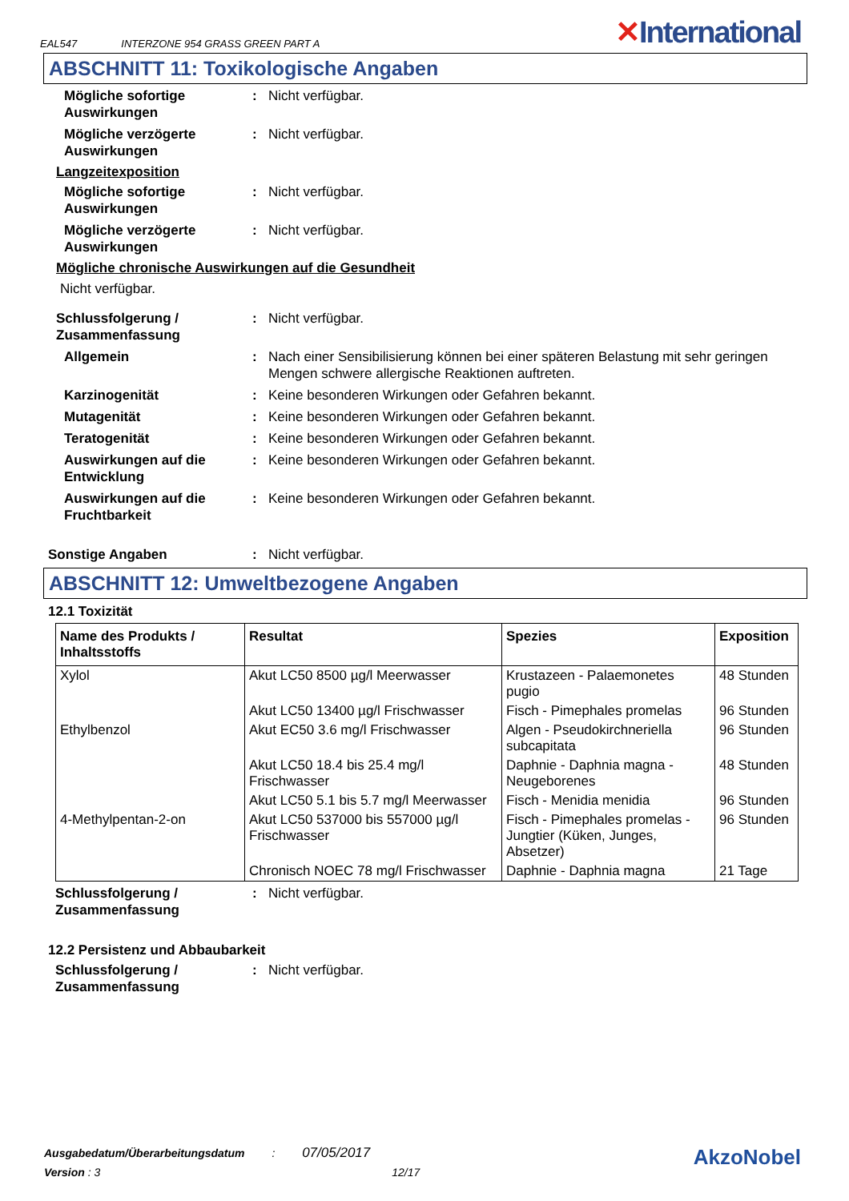EAL547 INTERZONE 954 GRASS GREEN PART A ✕International
ABSCHNITT 11: Toxikologische Angaben
Mögliche sofortige Auswirkungen
: Nicht verfügbar.
Mögliche verzögerte Auswirkungen
: Nicht verfügbar.
Langzeitexposition
Mögliche sofortige Auswirkungen
: Nicht verfügbar.
Mögliche verzögerte Auswirkungen
: Nicht verfügbar.
Mögliche chronische Auswirkungen auf die Gesundheit
Nicht verfügbar.
Schlussfolgerung / Zusammenfassung
: Nicht verfügbar.
Allgemein : Nach einer Sensibilisierung können bei einer späteren Belastung mit sehr geringen Mengen schwere allergische Reaktionen auftreten.
Karzinogenität : Keine besonderen Wirkungen oder Gefahren bekannt.
Mutagenität : Keine besonderen Wirkungen oder Gefahren bekannt.
Teratogenität : Keine besonderen Wirkungen oder Gefahren bekannt.
Auswirkungen auf die Entwicklung
: Keine besonderen Wirkungen oder Gefahren bekannt.
Auswirkungen auf die Fruchtbarkeit
: Keine besonderen Wirkungen oder Gefahren bekannt.
Sonstige Angaben : Nicht verfügbar.
ABSCHNITT 12: Umweltbezogene Angaben
12.1 Toxizität
| Name des Produkts / Inhaltsstoffs | Resultat | Spezies | Exposition |
| --- | --- | --- | --- |
| Xylol | Akut LC50 8500 µg/l Meerwasser | Krustazeen - Palaemonetes pugio | 48 Stunden |
| | Akut LC50 13400 µg/l Frischwasser | Fisch - Pimephales promelas | 96 Stunden |
| Ethylbenzol | Akut EC50 3.6 mg/l Frischwasser | Algen - Pseudokirchneriella subcapitata | 96 Stunden |
| | Akut LC50 18.4 bis 25.4 mg/l Frischwasser | Daphnie - Daphnia magna - Neugeborenes | 48 Stunden |
| | Akut LC50 5.1 bis 5.7 mg/l Meerwasser | Fisch - Menidia menidia | 96 Stunden |
| 4-Methylpentan-2-on | Akut LC50 537000 bis 557000 µg/l Frischwasser | Fisch - Pimephales promelas - Jungtier (Küken, Junges, Absetzer) | 96 Stunden |
| | Chronisch NOEC 78 mg/l Frischwasser | Daphnie - Daphnia magna | 21 Tage |
Schlussfolgerung / Zusammenfassung
: Nicht verfügbar.
12.2 Persistenz und Abbaubarkeit
Schlussfolgerung / Zusammenfassung
: Nicht verfügbar.
Ausgabedatum/Überarbeitungsdatum : 07/05/2017
Version : 3 12/17
AkzoNobel